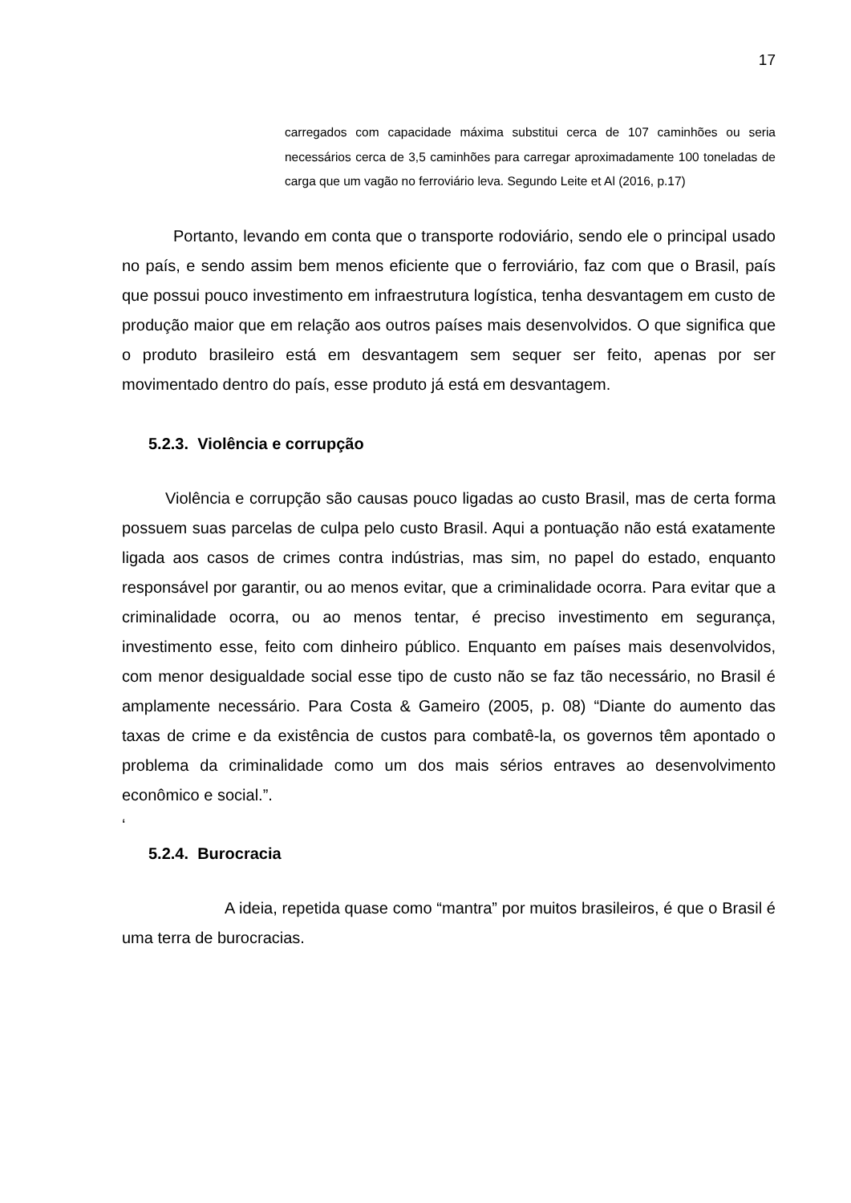17
carregados com capacidade máxima substitui cerca de 107 caminhões ou seria necessários cerca de 3,5 caminhões para carregar aproximadamente 100 toneladas de carga que um vagão no ferroviário leva. Segundo Leite et Al (2016, p.17)
Portanto, levando em conta que o transporte rodoviário, sendo ele o principal usado no país, e sendo assim bem menos eficiente que o ferroviário, faz com que o Brasil, país que possui pouco investimento em infraestrutura logística, tenha desvantagem em custo de produção maior que em relação aos outros países mais desenvolvidos. O que significa que o produto brasileiro está em desvantagem sem sequer ser feito, apenas por ser movimentado dentro do país, esse produto já está em desvantagem.
5.2.3. Violência e corrupção
Violência e corrupção são causas pouco ligadas ao custo Brasil, mas de certa forma possuem suas parcelas de culpa pelo custo Brasil. Aqui a pontuação não está exatamente ligada aos casos de crimes contra indústrias, mas sim, no papel do estado, enquanto responsável por garantir, ou ao menos evitar, que a criminalidade ocorra. Para evitar que a criminalidade ocorra, ou ao menos tentar, é preciso investimento em segurança, investimento esse, feito com dinheiro público. Enquanto em países mais desenvolvidos, com menor desigualdade social esse tipo de custo não se faz tão necessário, no Brasil é amplamente necessário. Para Costa & Gameiro (2005, p. 08) “Diante do aumento das taxas de crime e da existência de custos para combatê-la, os governos têm apontado o problema da criminalidade como um dos mais sérios entraves ao desenvolvimento econômico e social.”.
‘
5.2.4. Burocracia
A ideia, repetida quase como “mantra” por muitos brasileiros, é que o Brasil é uma terra de burocracias.